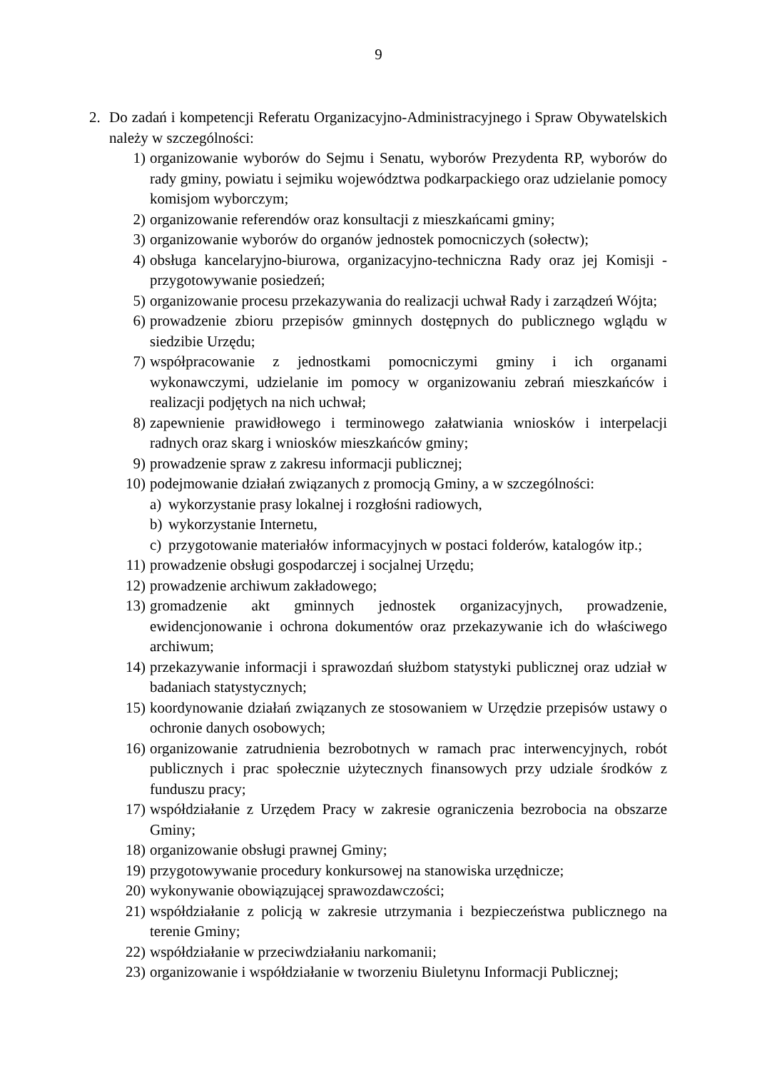9
2. Do zadań i kompetencji Referatu Organizacyjno-Administracyjnego i Spraw Obywatelskich należy w szczególności:
1) organizowanie wyborów do Sejmu i Senatu, wyborów Prezydenta RP, wyborów do rady gminy, powiatu i sejmiku województwa podkarpackiego oraz udzielanie pomocy komisjom wyborczym;
2) organizowanie referendów oraz konsultacji z mieszkańcami gminy;
3) organizowanie wyborów do organów jednostek pomocniczych (sołectw);
4) obsługa kancelaryjno-biurowa, organizacyjno-techniczna Rady oraz jej Komisji - przygotowywanie posiedzeń;
5) organizowanie procesu przekazywania do realizacji uchwał Rady i zarządzeń Wójta;
6) prowadzenie zbioru przepisów gminnych dostępnych do publicznego wglądu w siedzibie Urzędu;
7) współpracowanie z jednostkami pomocniczymi gminy i ich organami wykonawczymi, udzielanie im pomocy w organizowaniu zebrań mieszkańców i realizacji podjętych na nich uchwał;
8) zapewnienie prawidłowego i terminowego załatwiania wniosków i interpelacji radnych oraz skarg i wniosków mieszkańców gminy;
9) prowadzenie spraw z zakresu informacji publicznej;
10) podejmowanie działań związanych z promocją Gminy, a w szczególności:
a) wykorzystanie prasy lokalnej i rozgłośni radiowych,
b) wykorzystanie Internetu,
c) przygotowanie materiałów informacyjnych w postaci folderów, katalogów itp.;
11) prowadzenie obsługi gospodarczej i socjalnej Urzędu;
12) prowadzenie archiwum zakładowego;
13) gromadzenie akt gminnych jednostek organizacyjnych, prowadzenie, ewidencjonowanie i ochrona dokumentów oraz przekazywanie ich do właściwego archiwum;
14) przekazywanie informacji i sprawozdań służbom statystyki publicznej oraz udział w badaniach statystycznych;
15) koordynowanie działań związanych ze stosowaniem w Urzędzie przepisów ustawy o ochronie danych osobowych;
16) organizowanie zatrudnienia bezrobotnych w ramach prac interwencyjnych, robót publicznych i prac społecznie użytecznych finansowych przy udziale środków z funduszu pracy;
17) współdziałanie z Urzędem Pracy w zakresie ograniczenia bezrobocia na obszarze Gminy;
18) organizowanie obsługi prawnej Gminy;
19) przygotowywanie procedury konkursowej na stanowiska urzędnicze;
20) wykonywanie obowiązującej sprawozdawczości;
21) współdziałanie z policją w zakresie utrzymania i bezpieczeństwa publicznego na terenie Gminy;
22) współdziałanie w przeciwdziałaniu narkomanii;
23) organizowanie i współdziałanie w tworzeniu Biuletynu Informacji Publicznej;